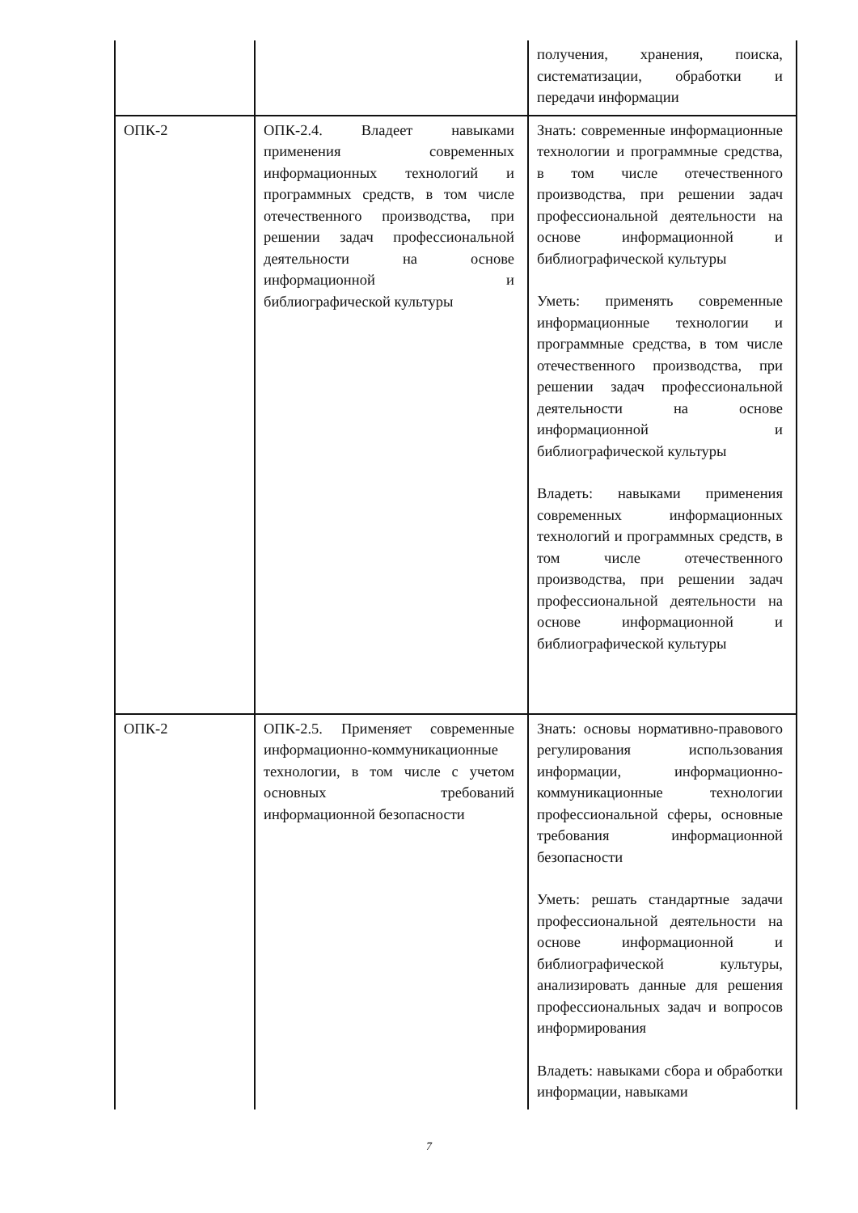| | | получения, хранения, поиска, систематизации, обработки и передачи информации |
| ОПК-2 | ОПК-2.4. Владеет навыками применения современных информационных технологий и программных средств, в том числе отечественного производства, при решении задач профессиональной деятельности на основе информационной и библиографической культуры | Знать: современные информационные технологии и программные средства, в том числе отечественного производства, при решении задач профессиональной деятельности на основе информационной и библиографической культуры Уметь: применять современные информационные технологии и программные средства, в том числе отечественного производства, при решении задач профессиональной деятельности на основе информационной и библиографической культуры Владеть: навыками применения современных информационных технологий и программных средств, в том числе отечественного производства, при решении задач профессиональной деятельности на основе информационной и библиографической культуры |
| ОПК-2 | ОПК-2.5. Применяет современные информационно-коммуникационные технологии, в том числе с учетом основных требований информационной безопасности | Знать: основы нормативно-правового регулирования использования информации, информационно-коммуникационные технологии профессиональной сферы, основные требования информационной безопасности Уметь: решать стандартные задачи профессиональной деятельности на основе информационной и библиографической культуры, анализировать данные для решения профессиональных задач и вопросов информирования Владеть: навыками сбора и обработки информации, навыками |
7